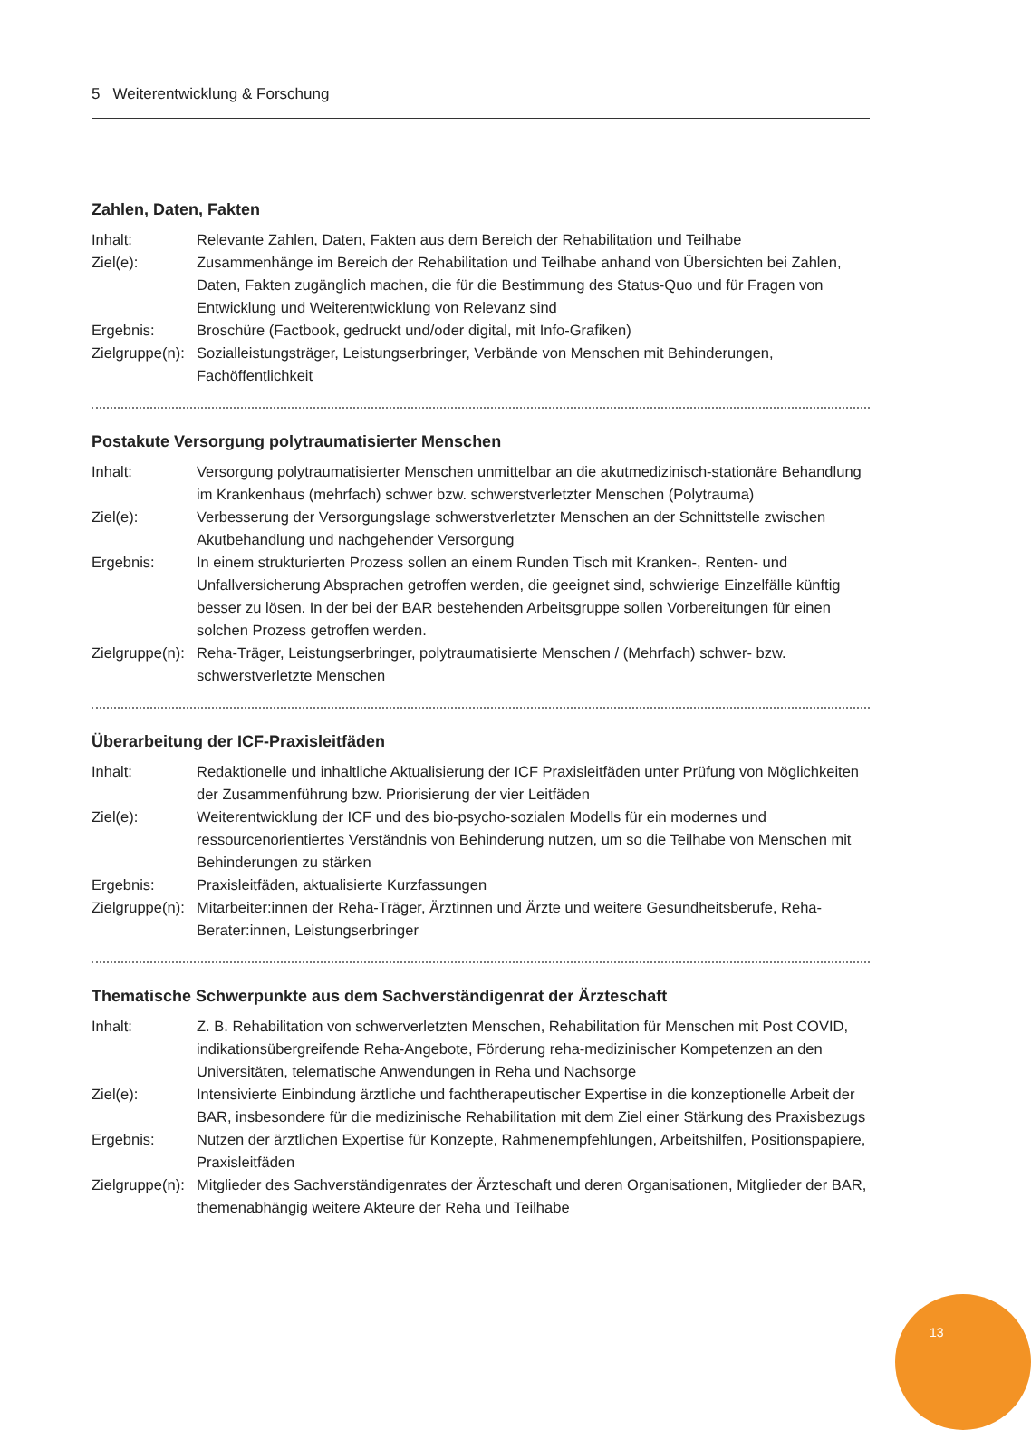5 Weiterentwicklung & Forschung
Zahlen, Daten, Fakten
Inhalt: Relevante Zahlen, Daten, Fakten aus dem Bereich der Rehabilitation und Teilhabe
Ziel(e): Zusammenhänge im Bereich der Rehabilitation und Teilhabe anhand von Übersichten bei Zahlen, Daten, Fakten zugänglich machen, die für die Bestimmung des Status-Quo und für Fragen von Entwicklung und Weiterentwicklung von Relevanz sind
Ergebnis: Broschüre (Factbook, gedruckt und/oder digital, mit Info-Grafiken)
Zielgruppe(n):
Sozialleistungsträger, Leistungserbringer, Verbände von Menschen mit Behinderungen, Fachöffentlichkeit
Postakute Versorgung polytraumatisierter Menschen
Inhalt: Versorgung polytraumatisierter Menschen unmittelbar an die akutmedizinisch-stationäre Behandlung im Krankenhaus (mehrfach) schwer bzw. schwerstverletzter Menschen (Polytrauma)
Ziel(e): Verbesserung der Versorgungslage schwerstverletzter Menschen an der Schnittstelle zwischen Akutbehandlung und nachgehender Versorgung
Ergebnis: In einem strukturierten Prozess sollen an einem Runden Tisch mit Kranken-, Renten- und Unfallversicherung Absprachen getroffen werden, die geeignet sind, schwierige Einzelfälle künftig besser zu lösen. In der bei der BAR bestehenden Arbeitsgruppe sollen Vorbereitungen für einen solchen Prozess getroffen werden.
Zielgruppe(n):
Reha-Träger, Leistungserbringer, polytraumatisierte Menschen / (Mehrfach) schwer- bzw. schwerstverletzte Menschen
Überarbeitung der ICF-Praxisleitfäden
Inhalt: Redaktionelle und inhaltliche Aktualisierung der ICF Praxisleitfäden unter Prüfung von Möglichkeiten der Zusammenführung bzw. Priorisierung der vier Leitfäden
Ziel(e): Weiterentwicklung der ICF und des bio-psycho-sozialen Modells für ein modernes und ressourcenorientiertes Verständnis von Behinderung nutzen, um so die Teilhabe von Menschen mit Behinderungen zu stärken
Ergebnis: Praxisleitfäden, aktualisierte Kurzfassungen
Zielgruppe(n):
Mitarbeiter:innen der Reha-Träger, Ärztinnen und Ärzte und weitere Gesundheitsberufe, Reha-Berater:innen, Leistungserbringer
Thematische Schwerpunkte aus dem Sachverständigenrat der Ärzteschaft
Inhalt: Z. B. Rehabilitation von schwerverletzten Menschen, Rehabilitation für Menschen mit Post COVID, indikationsübergreifende Reha-Angebote, Förderung reha-medizinischer Kompetenzen an den Universitäten, telematische Anwendungen in Reha und Nachsorge
Ziel(e): Intensivierte Einbindung ärztliche und fachtherapeutischer Expertise in die konzeptionelle Arbeit der BAR, insbesondere für die medizinische Rehabilitation mit dem Ziel einer Stärkung des Praxisbezugs
Ergebnis: Nutzen der ärztlichen Expertise für Konzepte, Rahmenempfehlungen, Arbeitshilfen, Positionspapiere, Praxisleitfäden
Zielgruppe(n):
Mitglieder des Sachverständigenrates der Ärzteschaft und deren Organisationen, Mitglieder der BAR, themenabhängig weitere Akteure der Reha und Teilhabe
13